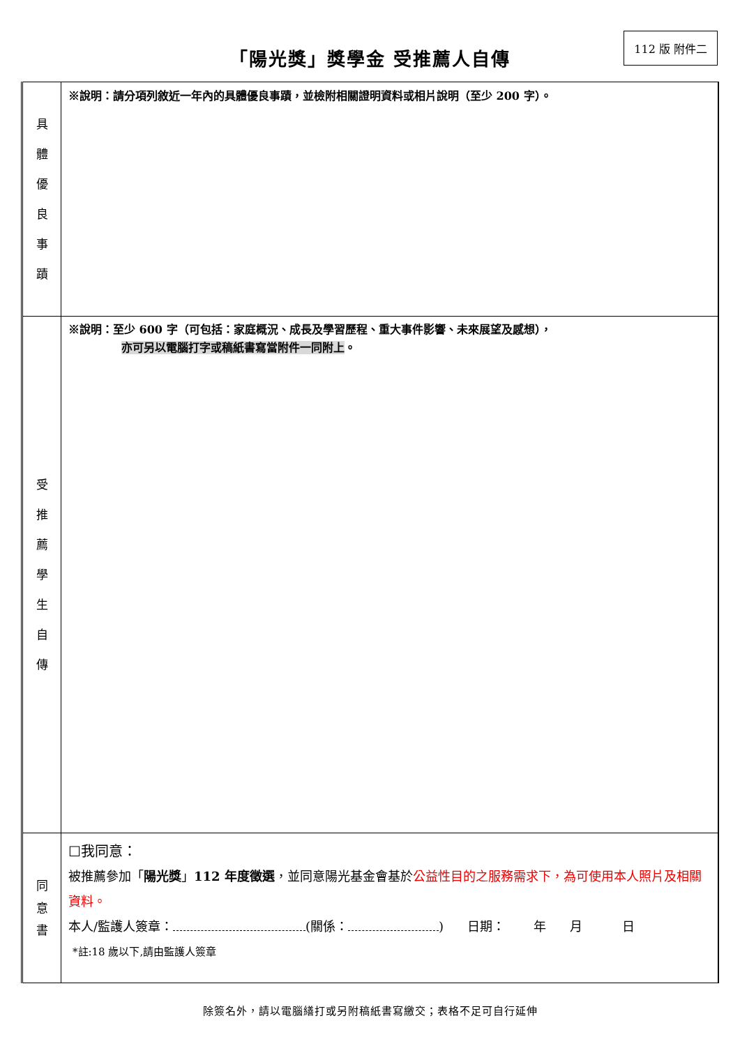112 版 附件二
「陽光獎」獎學金 受推薦人自傳
| 具 體 優 良 事 蹟 | ※說明：請分項列敘近一年內的具體優良事蹟，並檢附相關證明資料或相片說明（至少 200 字）。 |
| 受 推 薦 學 生 自 傳 | ※說明：至少 600 字（可包括：家庭概況、成長及學習歷程、重大事件影響、未來展望及感想）， 亦可另以電腦打字或稿紙書寫當附件一同附上 。 |
| 同 意 書 | ☐我同意： 被推薦參加「 陽光獎 」 112 年度徵選 ，並同意陽光基金會基於 公益性目的之服務需求下，為可使用本人照片及相關資料。 本人/監護人簽章： (關係： ) 日期： 年 月 日 *註:18 歲以下,請由監護人簽章 |
除簽名外，請以電腦繕打或另附稿紙書寫繳交；表格不足可自行延伸